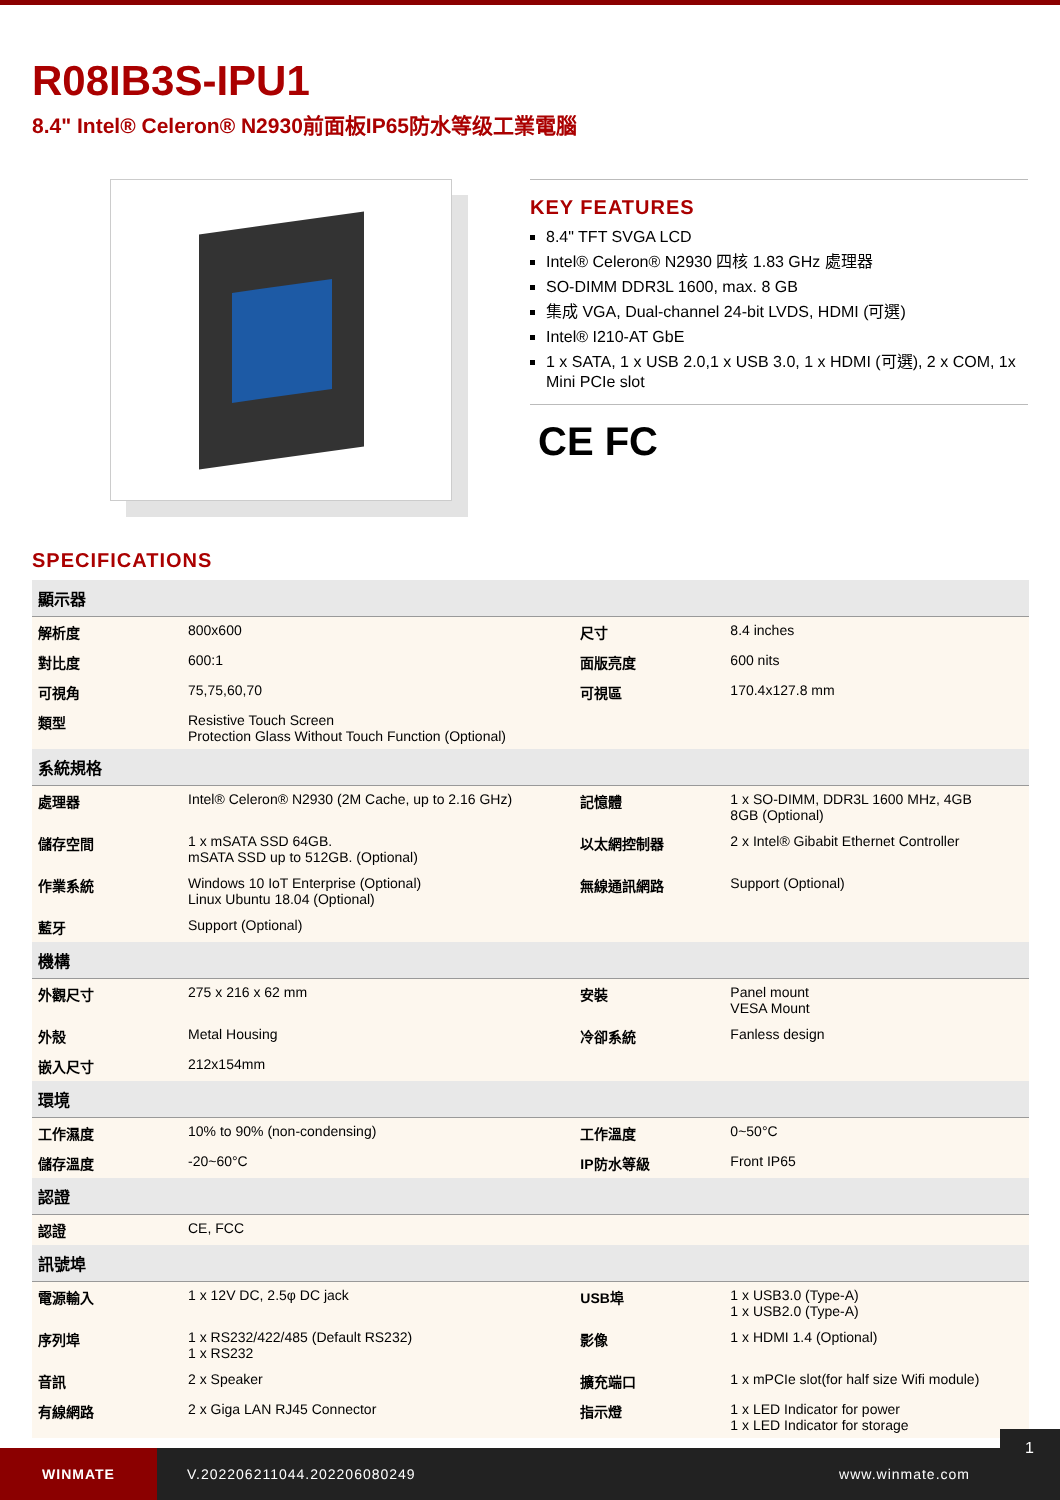R08IB3S-IPU1
8.4" Intel® Celeron® N2930前面板IP65防水等级工業電腦
KEY FEATURES
8.4" TFT SVGA LCD
Intel® Celeron® N2930 四核 1.83 GHz 處理器
SO-DIMM DDR3L 1600, max. 8 GB
集成 VGA, Dual-channel 24-bit LVDS, HDMI (可選)
Intel® I210-AT GbE
1 x SATA, 1 x USB 2.0,1 x USB 3.0, 1 x HDMI (可選), 2 x COM, 1x Mini PCIe slot
CE FC
SPECIFICATIONS
| 顯示器 | | | |
| --- | --- | --- | --- |
| 解析度 | 800x600 | 尺寸 | 8.4 inches |
| 對比度 | 600:1 | 面版亮度 | 600 nits |
| 可視角 | 75,75,60,70 | 可視區 | 170.4x127.8 mm |
| 類型 | Resistive Touch Screen Protection Glass Without Touch Function (Optional) | | |
| 系統規格 | | | |
| 處理器 | Intel® Celeron® N2930 (2M Cache, up to 2.16 GHz) | 記憶體 | 1 x SO-DIMM, DDR3L 1600 MHz, 4GB 8GB (Optional) |
| 儲存空間 | 1 x mSATA SSD 64GB. mSATA SSD up to 512GB. (Optional) | 以太網控制器 | 2 x Intel® Gibabit Ethernet Controller |
| 作業系統 | Windows 10 IoT Enterprise (Optional) Linux Ubuntu 18.04 (Optional) | 無線通訊網路 | Support (Optional) |
| 藍牙 | Support (Optional) | | |
| 機構 | | | |
| 外觀尺寸 | 275 x 216 x 62 mm | 安裝 | Panel mount VESA Mount |
| 外殼 | Metal Housing | 冷卻系統 | Fanless design |
| 嵌入尺寸 | 212x154mm | | |
| 環境 | | | |
| 工作濕度 | 10% to 90% (non-condensing) | 工作溫度 | 0~50°C |
| 儲存溫度 | -20~60°C | IP防水等級 | Front IP65 |
| 認證 | | | |
| 認證 | CE, FCC | | |
| 訊號埠 | | | |
| 電源輸入 | 1 x 12V DC, 2.5φ DC jack | USB埠 | 1 x USB3.0 (Type-A) 1 x USB2.0 (Type-A) |
| 序列埠 | 1 x RS232/422/485 (Default RS232) 1 x RS232 | 影像 | 1 x HDMI 1.4 (Optional) |
| 音訊 | 2 x Speaker | 擴充端口 | 1 x mPCIe slot(for half size Wifi module) |
| 有線網路 | 2 x Giga LAN RJ45 Connector | 指示燈 | 1 x LED Indicator for power 1 x LED Indicator for storage |
WINMATE
V.202206211044.202206080249 www.winmate.com
1